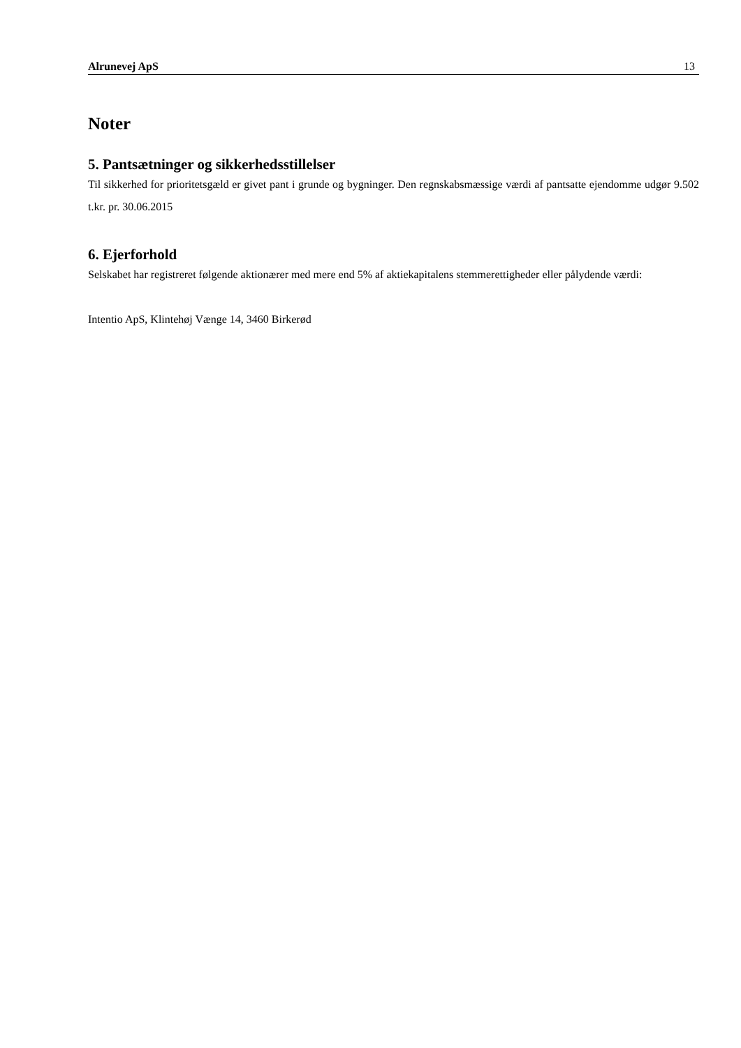Alrunevej ApS 13
Noter
5. Pantsætninger og sikkerhedsstillelser
Til sikkerhed for prioritetsgæld er givet pant i grunde og bygninger. Den regnskabsmæssige værdi af pantsatte ejendomme udgør 9.502 t.kr. pr. 30.06.2015
6. Ejerforhold
Selskabet har registreret følgende aktionærer med mere end 5% af aktiekapitalens stemmerettigheder eller pålydende værdi:
Intentio ApS, Klintehøj Vænge 14, 3460 Birkerød